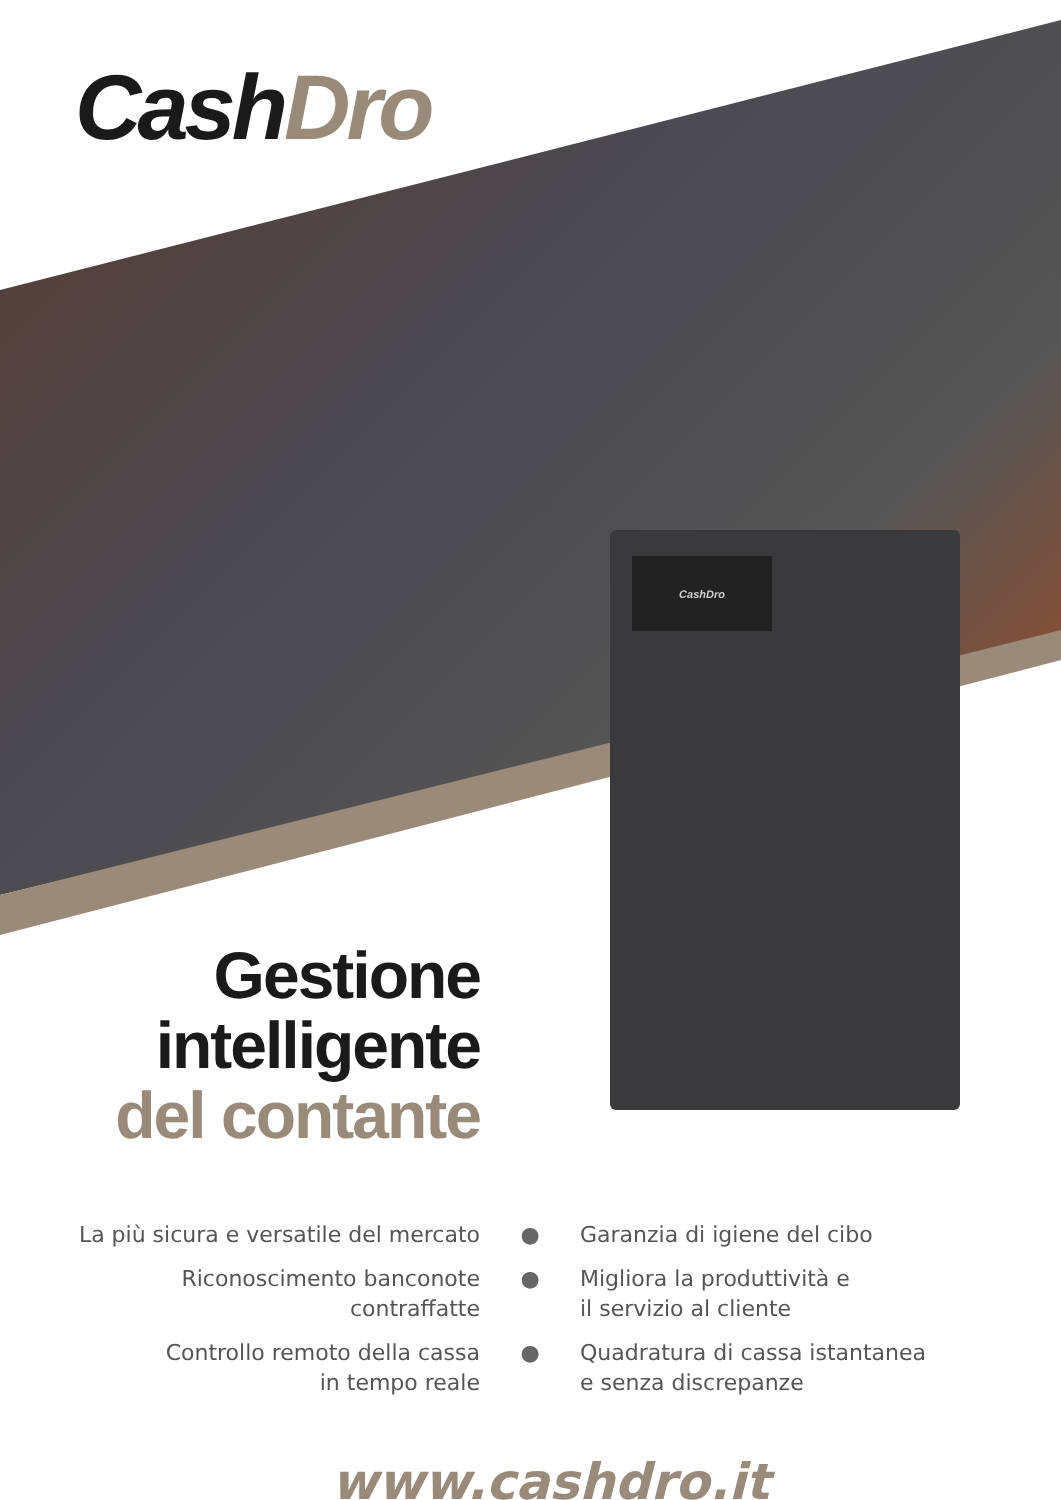CashDro
CashDro
Gestione
intelligente
del contante
La più sicura e versatile del mercato
● Garanzia di igiene del cibo
Riconoscimento banconote
contraffatte
● Migliora la produttività e
il servizio al cliente
Controllo remoto della cassa
in tempo reale
● Quadratura di cassa istantanea
e senza discrepanze
www.cashdro.it